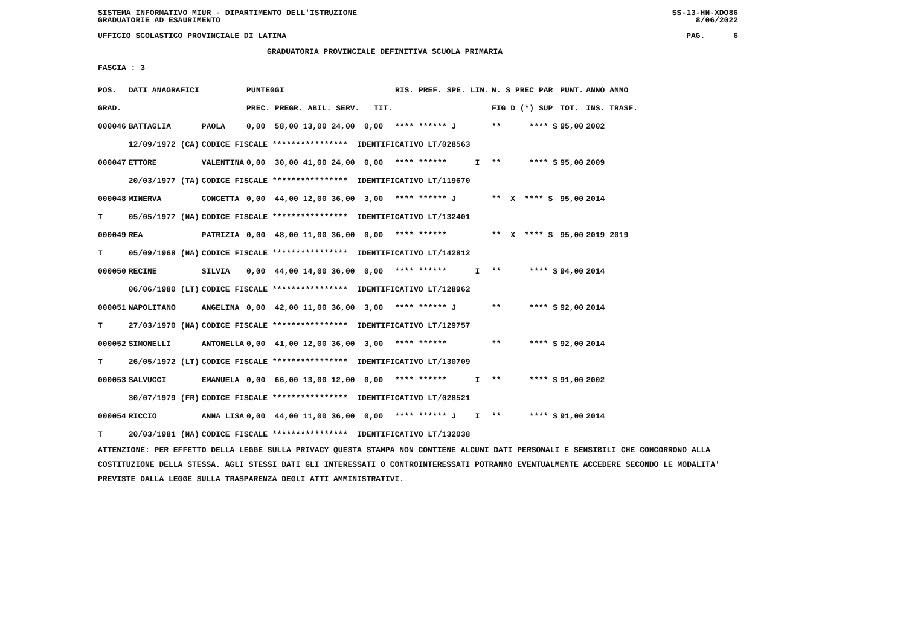SISTEMA INFORMATIVO MIUR - DIPARTIMENTO DELL'ISTRUZIONE GRADUATORIE AD ESAURIMENTO
SS-13-HN-XDO86 8/06/2022
UFFICIO SCOLASTICO PROVINCIALE DI LATINA
PAG. 6
GRADUATORIA PROVINCIALE DEFINITIVA SCUOLA PRIMARIA
FASCIA : 3
| POS. | DATI ANAGRAFICI | | PUNTEGGI | RIS. PREF. SPE. LIN. | N. S PREC PAR | PUNT. | ANNO ANNO |
| --- | --- | --- | --- | --- | --- | --- | --- |
| GRAD. | | | PREC. PREGR. ABIL. SERV. TIT. | | FIG D (*) SUP | TOT. | INS. TRASF. |
| 000046 | BATTAGLIA | PAOLA | 0,00 58,00 13,00 24,00 0,00 | **** ****** J | ** **** S | 95,00 | 2002 |
| | 12/09/1972 (CA) | CODICE FISCALE **************** IDENTIFICATIVO LT/028563 | | | | | |
| 000047 | ETTORE | VALENTINA | 0,00 30,00 41,00 24,00 0,00 | **** ****** I | ** **** S | 95,00 | 2009 |
| | 20/03/1977 (TA) | CODICE FISCALE **************** IDENTIFICATIVO LT/119670 | | | | | |
| 000048 | MINERVA | CONCETTA | 0,00 44,00 12,00 36,00 3,00 | **** ****** J | ** X **** S | 95,00 | 2014 |
| T | 05/05/1977 (NA) | CODICE FISCALE **************** IDENTIFICATIVO LT/132401 | | | | | |
| 000049 | REA | PATRIZIA | 0,00 48,00 11,00 36,00 0,00 | **** ****** | ** X **** S | 95,00 | 2019 2019 |
| T | 05/09/1968 (NA) | CODICE FISCALE **************** IDENTIFICATIVO LT/142812 | | | | | |
| 000050 | RECINE | SILVIA | 0,00 44,00 14,00 36,00 0,00 | **** ****** I | ** **** S | 94,00 | 2014 |
| | 06/06/1980 (LT) | CODICE FISCALE **************** IDENTIFICATIVO LT/128962 | | | | | |
| 000051 | NAPOLITANO | ANGELINA | 0,00 42,00 11,00 36,00 3,00 | **** ****** J | ** **** S | 92,00 | 2014 |
| T | 27/03/1970 (NA) | CODICE FISCALE **************** IDENTIFICATIVO LT/129757 | | | | | |
| 000052 | SIMONELLI | ANTONELLA | 0,00 41,00 12,00 36,00 3,00 | **** ****** | ** **** S | 92,00 | 2014 |
| T | 26/05/1972 (LT) | CODICE FISCALE **************** IDENTIFICATIVO LT/130709 | | | | | |
| 000053 | SALVUCCI | EMANUELA | 0,00 66,00 13,00 12,00 0,00 | **** ****** I | ** **** S | 91,00 | 2002 |
| | 30/07/1979 (FR) | CODICE FISCALE **************** IDENTIFICATIVO LT/028521 | | | | | |
| 000054 | RICCIO | ANNA LISA | 0,00 44,00 11,00 36,00 0,00 | **** ****** J I | ** **** S | 91,00 | 2014 |
| T | 20/03/1981 (NA) | CODICE FISCALE **************** IDENTIFICATIVO LT/132038 | | | | | |
ATTENZIONE: PER EFFETTO DELLA LEGGE SULLA PRIVACY QUESTA STAMPA NON CONTIENE ALCUNI DATI PERSONALI E SENSIBILI CHE CONCORRONO ALLA COSTITUZIONE DELLA STESSA. AGLI STESSI DATI GLI INTERESSATI O CONTROINTERESSATI POTRANNO EVENTUALMENTE ACCEDERE SECONDO LE MODALITA' PREVISTE DALLA LEGGE SULLA TRASPARENZA DEGLI ATTI AMMINISTRATIVI.